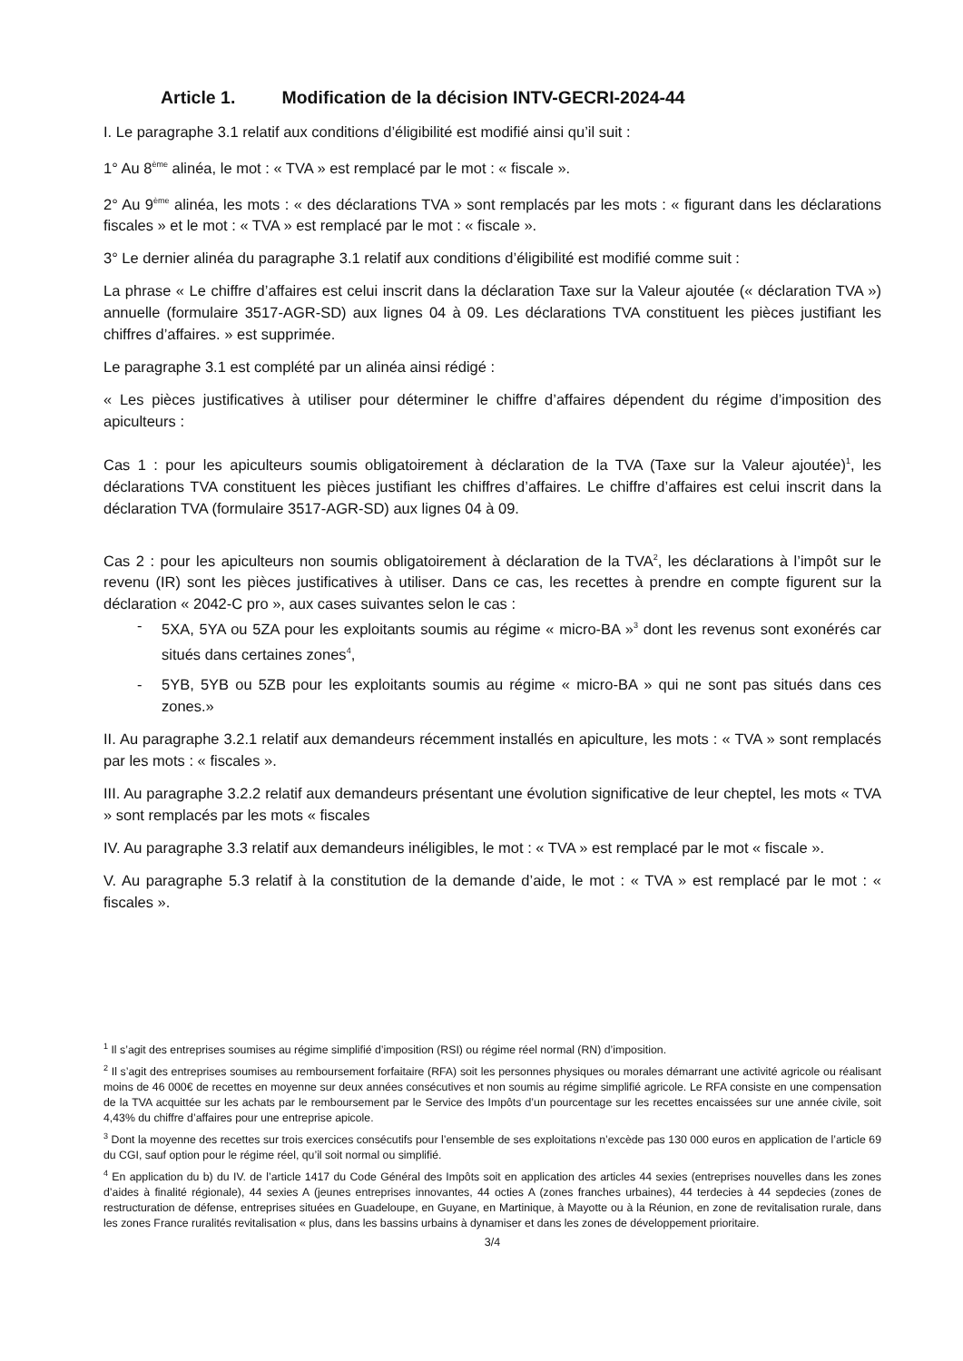Article 1. Modification de la décision INTV-GECRI-2024-44
I. Le paragraphe 3.1 relatif aux conditions d’éligibilité est modifié ainsi qu’il suit :
1° Au 8<sup>ème</sup> alinéa, le mot : « TVA » est remplacé par le mot : « fiscale ».
2° Au 9<sup>ème</sup> alinéa, les mots : « des déclarations TVA » sont remplacés par les mots : « figurant dans les déclarations fiscales » et le mot : « TVA » est remplacé par le mot : « fiscale ».
3° Le dernier alinéa du paragraphe 3.1 relatif aux conditions d’éligibilité est modifié comme suit :
La phrase « Le chiffre d’affaires est celui inscrit dans la déclaration Taxe sur la Valeur ajoutée (« déclaration TVA ») annuelle (formulaire 3517-AGR-SD) aux lignes 04 à 09. Les déclarations TVA constituent les pièces justifiant les chiffres d’affaires. » est supprimée.
Le paragraphe 3.1 est complété par un alinéa ainsi rédigé :
« Les pièces justificatives à utiliser pour déterminer le chiffre d’affaires dépendent du régime d’imposition des apiculteurs :
Cas 1 : pour les apiculteurs soumis obligatoirement à déclaration de la TVA (Taxe sur la Valeur ajoutée)<sup>1</sup>, les déclarations TVA constituent les pièces justifiant les chiffres d’affaires. Le chiffre d’affaires est celui inscrit dans la déclaration TVA (formulaire 3517-AGR-SD) aux lignes 04 à 09.
Cas 2 : pour les apiculteurs non soumis obligatoirement à déclaration de la TVA<sup>2</sup>, les déclarations à l’impôt sur le revenu (IR) sont les pièces justificatives à utiliser. Dans ce cas, les recettes à prendre en compte figurent sur la déclaration « 2042-C pro », aux cases suivantes selon le cas :
- 5XA, 5YA ou 5ZA pour les exploitants soumis au régime « micro-BA »<sup>3</sup> dont les revenus sont exonérés car situés dans certaines zones<sup>4</sup>,
- 5YB, 5YB ou 5ZB pour les exploitants soumis au régime « micro-BA » qui ne sont pas situés dans ces zones.»
II. Au paragraphe 3.2.1 relatif aux demandeurs récemment installés en apiculture, les mots : « TVA » sont remplacés par les mots : « fiscales ».
III. Au paragraphe 3.2.2 relatif aux demandeurs présentant une évolution significative de leur cheptel, les mots « TVA » sont remplacés par les mots « fiscales
IV. Au paragraphe 3.3 relatif aux demandeurs inéligibles, le mot : « TVA » est remplacé par le mot « fiscale ».
V. Au paragraphe 5.3 relatif à la constitution de la demande d’aide, le mot : « TVA » est remplacé par le mot : « fiscales ».
<sup>1</sup> Il s’agit des entreprises soumises au régime simplifié d’imposition (RSI) ou régime réel normal (RN) d’imposition.
<sup>2</sup> Il s’agit des entreprises soumises au remboursement forfaitaire (RFA) soit les personnes physiques ou morales démarrant une activité agricole ou réalisant moins de 46 000€ de recettes en moyenne sur deux années consécutives et non soumis au régime simplifié agricole. Le RFA consiste en une compensation de la TVA acquittée sur les achats par le remboursement par le Service des Impôts d’un pourcentage sur les recettes encaissées sur une année civile, soit 4,43% du chiffre d’affaires pour une entreprise apicole.
<sup>3</sup> Dont la moyenne des recettes sur trois exercices consécutifs pour l’ensemble de ses exploitations n’excède pas 130 000 euros en application de l’article 69 du CGI, sauf option pour le régime réel, qu’il soit normal ou simplifié.
<sup>4</sup> En application du b) du IV. de l’article 1417 du Code Général des Impôts soit en application des articles 44 sexies (entreprises nouvelles dans les zones d’aides à finalité régionale), 44 sexies A (jeunes entreprises innovantes, 44 octies A (zones franches urbaines), 44 terdecies à 44 sepdecies (zones de restructuration de défense, entreprises situées en Guadeloupe, en Guyane, en Martinique, à Mayotte ou à la Réunion, en zone de revitalisation rurale, dans les zones France ruralités revitalisation « plus, dans les bassins urbains à dynamiser et dans les zones de développement prioritaire.
3/4